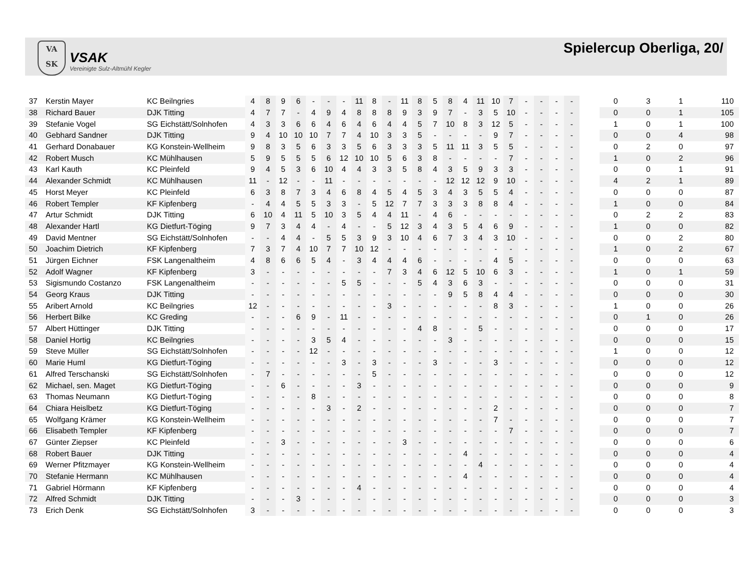VA
SK
VSAK
Vereinigte Sulz-Altmühl Kegler
Spielercup Oberliga, 20/
| 37 | Kerstin Mayer | KC Beilngries | 4 | 8 | 9 | 6 | - | - | - | 11 | 8 | - | 11 | 8 | 5 | 8 | 4 | 11 | 10 | 7 | - | - | - | - | | 0 | 3 | 1 | 110 |
| 38 | Richard Bauer | DJK Titting | 4 | 7 | 7 | - | 4 | 9 | 4 | 8 | 8 | 8 | 9 | 3 | 9 | 7 | - | 3 | 5 | 10 | - | - | - | - | | 0 | 0 | 1 | 105 |
| 39 | Stefanie Vogel | SG Eichstätt/Solnhofen | 4 | 3 | 3 | 6 | 6 | 4 | 6 | 4 | 6 | 4 | 4 | 5 | 7 | 10 | 8 | 3 | 12 | 5 | - | - | - | - | | 1 | 0 | 1 | 100 |
| 40 | Gebhard Sandner | DJK Titting | 9 | 4 | 10 | 10 | 10 | 7 | 7 | 4 | 10 | 3 | 3 | 5 | - | - | - | - | 9 | 7 | - | - | - | - | | 0 | 0 | 4 | 98 |
| 41 | Gerhard Donabauer | KG Konstein-Wellheim | 9 | 8 | 3 | 5 | 6 | 3 | 3 | 5 | 6 | 3 | 3 | 3 | 5 | 11 | 11 | 3 | 5 | 5 | - | - | - | - | | 0 | 2 | 0 | 97 |
| 42 | Robert Musch | KC Mühlhausen | 5 | 9 | 5 | 5 | 5 | 6 | 12 | 10 | 10 | 5 | 6 | 3 | 8 | - | - | - | - | 7 | - | - | - | - | | 1 | 0 | 2 | 96 |
| 43 | Karl Kauth | KC Pleinfeld | 9 | 4 | 5 | 3 | 6 | 10 | 4 | 4 | 3 | 3 | 5 | 8 | 4 | 3 | 5 | 9 | 3 | 3 | - | - | - | - | | 0 | 0 | 1 | 91 |
| 44 | Alexander Schmidt | KC Mühlhausen | 11 | - | 12 | - | - | 11 | - | - | - | - | - | - | - | 12 | 12 | 12 | 9 | 10 | - | - | - | - | | 4 | 2 | 1 | 89 |
| 45 | Horst Meyer | KC Pleinfeld | 6 | 3 | 8 | 7 | 3 | 4 | 6 | 8 | 4 | 5 | 4 | 5 | 3 | 4 | 3 | 5 | 5 | 4 | - | - | - | - | | 0 | 0 | 0 | 87 |
| 46 | Robert Templer | KF Kipfenberg | - | 4 | 4 | 5 | 5 | 3 | 3 | - | 5 | 12 | 7 | 7 | 3 | 3 | 3 | 8 | 8 | 4 | - | - | - | - | | 1 | 0 | 0 | 84 |
| 47 | Artur Schmidt | DJK Titting | 6 | 10 | 4 | 11 | 5 | 10 | 3 | 5 | 4 | 4 | 11 | - | 4 | 6 | - | - | - | - | - | - | - | - | | 0 | 2 | 2 | 83 |
| 48 | Alexander Hartl | KG Dietfurt-Töging | 9 | 7 | 3 | 4 | 4 | - | 4 | - | - | 5 | 12 | 3 | 4 | 3 | 5 | 4 | 6 | 9 | - | - | - | - | | 1 | 0 | 0 | 82 |
| 49 | David Mentner | SG Eichstätt/Solnhofen | - | - | 4 | 4 | - | 5 | 5 | 3 | 9 | 3 | 10 | 4 | 6 | 7 | 3 | 4 | 3 | 10 | - | - | - | - | | 0 | 0 | 2 | 80 |
| 50 | Joachim Dietrich | KF Kipfenberg | 7 | 3 | 7 | 4 | 10 | 7 | 7 | 10 | 12 | - | - | - | - | - | - | - | - | - | - | - | - | - | | 1 | 0 | 2 | 67 |
| 51 | Jürgen Eichner | FSK Langenaltheim | 4 | 8 | 6 | 6 | 5 | 4 | - | 3 | 4 | 4 | 4 | 6 | - | - | - | - | 4 | 5 | - | - | - | - | | 0 | 0 | 0 | 63 |
| 52 | Adolf Wagner | KF Kipfenberg | 3 | - | - | - | - | - | - | - | - | 7 | 3 | 4 | 6 | 12 | 5 | 10 | 6 | 3 | - | - | - | - | | 1 | 0 | 1 | 59 |
| 53 | Sigismundo Costanzo | FSK Langenaltheim | - | - | - | - | - | - | 5 | 5 | - | - | - | 5 | 4 | 3 | 6 | 3 | - | - | - | - | - | - | | 0 | 0 | 0 | 31 |
| 54 | Georg Kraus | DJK Titting | - | - | - | - | - | - | - | - | - | - | - | - | - | 9 | 5 | 8 | 4 | 4 | - | - | - | - | | 0 | 0 | 0 | 30 |
| 55 | Aribert Arnold | KC Beilngries | 12 | - | - | - | - | - | - | - | - | 3 | - | - | - | - | - | - | 8 | 3 | - | - | - | - | | 1 | 0 | 0 | 26 |
| 56 | Herbert Bilke | KC Greding | - | - | - | 6 | 9 | - | 11 | - | - | - | - | - | - | - | - | - | - | - | - | - | - | - | | 0 | 1 | 0 | 26 |
| 57 | Albert Hüttinger | DJK Titting | - | - | - | - | - | - | - | - | - | - | - | 4 | 8 | - | - | 5 | - | - | - | - | - | - | | 0 | 0 | 0 | 17 |
| 58 | Daniel Hortig | KC Beilngries | - | - | - | - | 3 | 5 | 4 | - | - | - | - | - | - | 3 | - | - | - | - | - | - | - | - | | 0 | 0 | 0 | 15 |
| 59 | Steve Müller | SG Eichstätt/Solnhofen | - | - | - | - | 12 | - | - | - | - | - | - | - | - | - | - | - | - | - | - | - | - | - | | 1 | 0 | 0 | 12 |
| 60 | Marie Huml | KG Dietfurt-Töging | - | - | - | - | - | - | 3 | - | 3 | - | - | - | 3 | - | - | - | 3 | - | - | - | - | - | | 0 | 0 | 0 | 12 |
| 61 | Alfred Terschanski | SG Eichstätt/Solnhofen | - | 7 | - | - | - | - | - | - | 5 | - | - | - | - | - | - | - | - | - | - | - | - | - | | 0 | 0 | 0 | 12 |
| 62 | Michael, sen. Maget | KG Dietfurt-Töging | - | - | 6 | - | - | - | - | 3 | - | - | - | - | - | - | - | - | - | - | - | - | - | - | | 0 | 0 | 0 | 9 |
| 63 | Thomas Neumann | KG Dietfurt-Töging | - | - | - | - | 8 | - | - | - | - | - | - | - | - | - | - | - | - | - | - | - | - | - | | 0 | 0 | 0 | 8 |
| 64 | Chiara Heislbetz | KG Dietfurt-Töging | - | - | - | - | - | 3 | - | 2 | - | - | - | - | - | - | - | - | 2 | - | - | - | - | - | | 0 | 0 | 0 | 7 |
| 65 | Wolfgang Krämer | KG Konstein-Wellheim | - | - | - | - | - | - | - | - | - | - | - | - | - | - | - | - | 7 | - | - | - | - | - | | 0 | 0 | 0 | 7 |
| 66 | Elisabeth Templer | KF Kipfenberg | - | - | - | - | - | - | - | - | - | - | - | - | - | - | - | - | - | 7 | - | - | - | - | | 0 | 0 | 0 | 7 |
| 67 | Günter Ziepser | KC Pleinfeld | - | - | 3 | - | - | - | - | - | - | - | 3 | - | - | - | - | - | - | - | - | - | - | - | | 0 | 0 | 0 | 6 |
| 68 | Robert Bauer | DJK Titting | - | - | - | - | - | - | - | - | - | - | - | - | - | - | 4 | - | - | - | - | - | - | - | | 0 | 0 | 0 | 4 |
| 69 | Werner Pfitzmayer | KG Konstein-Wellheim | - | - | - | - | - | - | - | - | - | - | - | - | - | - | - | 4 | - | - | - | - | - | - | | 0 | 0 | 0 | 4 |
| 70 | Stefanie Hermann | KC Mühlhausen | - | - | - | - | - | - | - | - | - | - | - | - | - | - | 4 | - | - | - | - | - | - | - | | 0 | 0 | 0 | 4 |
| 71 | Gabriel Hörmann | KF Kipfenberg | - | - | - | - | - | - | - | 4 | - | - | - | - | - | - | - | - | - | - | - | - | - | - | | 0 | 0 | 0 | 4 |
| 72 | Alfred Schmidt | DJK Titting | - | - | - | 3 | - | - | - | - | - | - | - | - | - | - | - | - | - | - | - | - | - | - | | 0 | 0 | 0 | 3 |
| 73 | Erich Denk | SG Eichstätt/Solnhofen | 3 | - | - | - | - | - | - | - | - | - | - | - | - | - | - | - | - | - | - | - | - | - | | 0 | 0 | 0 | 3 |